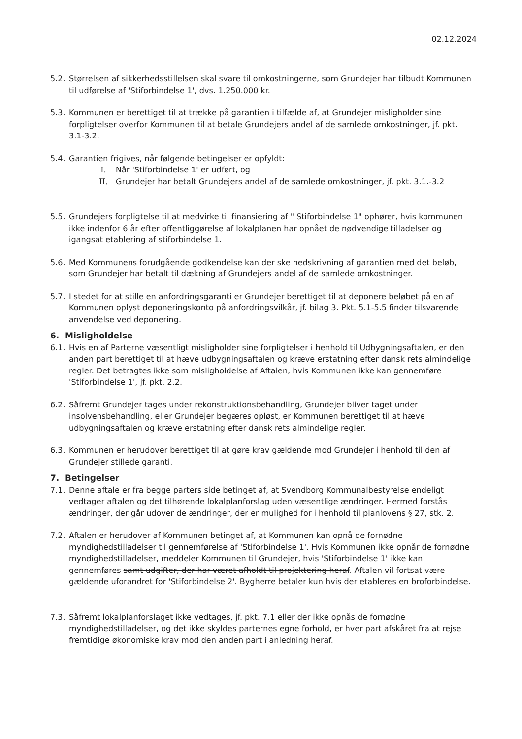02.12.2024
5.2.
Størrelsen af sikkerhedsstillelsen skal svare til omkostningerne, som Grundejer har tilbudt Kommunen til udførelse af 'Stiforbindelse 1', dvs. 1.250.000 kr.
5.3.
Kommunen er berettiget til at trække på garantien i tilfælde af, at Grundejer misligholder sine forpligtelser overfor Kommunen til at betale Grundejers andel af de samlede omkostninger, jf. pkt. 3.1-3.2.
5.4.
Garantien frigives, når følgende betingelser er opfyldt:
I. Når 'Stiforbindelse 1' er udført, og
II. Grundejer har betalt Grundejers andel af de samlede omkostninger, jf. pkt. 3.1.-3.2
5.5.
Grundejers forpligtelse til at medvirke til finansiering af " Stiforbindelse 1" ophører, hvis kommunen ikke indenfor 6 år efter offentliggørelse af lokalplanen har opnået de nødvendige tilladelser og igangsat etablering af stiforbindelse 1.
5.6.
Med Kommunens forudgående godkendelse kan der ske nedskrivning af garantien med det beløb, som Grundejer har betalt til dækning af Grundejers andel af de samlede omkostninger.
5.7.
I stedet for at stille en anfordringsgaranti er Grundejer berettiget til at deponere beløbet på en af Kommunen oplyst deponeringskonto på anfordringsvilkår, jf. bilag 3. Pkt. 5.1-5.5 finder tilsvarende anvendelse ved deponering.
6. Misligholdelse
6.1.
Hvis en af Parterne væsentligt misligholder sine forpligtelser i henhold til Udbygningsaftalen, er den anden part berettiget til at hæve udbygningsaftalen og kræve erstatning efter dansk rets almindelige regler. Det betragtes ikke som misligholdelse af Aftalen, hvis Kommunen ikke kan gennemføre 'Stiforbindelse 1', jf. pkt. 2.2.
6.2.
Såfremt Grundejer tages under rekonstruktionsbehandling, Grundejer bliver taget under insolvensbehandling, eller Grundejer begæres opløst, er Kommunen berettiget til at hæve udbygningsaftalen og kræve erstatning efter dansk rets almindelige regler.
6.3.
Kommunen er herudover berettiget til at gøre krav gældende mod Grundejer i henhold til den af Grundejer stillede garanti.
7. Betingelser
7.1.
Denne aftale er fra begge parters side betinget af, at Svendborg Kommunalbestyrelse endeligt vedtager aftalen og det tilhørende lokalplanforslag uden væsentlige ændringer. Hermed forstås ændringer, der går udover de ændringer, der er mulighed for i henhold til planlovens § 27, stk. 2.
7.2.
Aftalen er herudover af Kommunen betinget af, at Kommunen kan opnå de fornødne myndighedstilladelser til gennemførelse af 'Stiforbindelse 1'. Hvis Kommunen ikke opnår de fornødne myndighedstilladelser, meddeler Kommunen til Grundejer, hvis 'Stiforbindelse 1' ikke kan gennemføres samt udgifter, der har været afholdt til projektering heraf. Aftalen vil fortsat være gældende uforandret for 'Stiforbindelse 2'. Bygherre betaler kun hvis der etableres en broforbindelse.
7.3.
Såfremt lokalplanforslaget ikke vedtages, jf. pkt. 7.1 eller der ikke opnås de fornødne myndighedstilladelser, og det ikke skyldes parternes egne forhold, er hver part afskåret fra at rejse fremtidige økonomiske krav mod den anden part i anledning heraf.